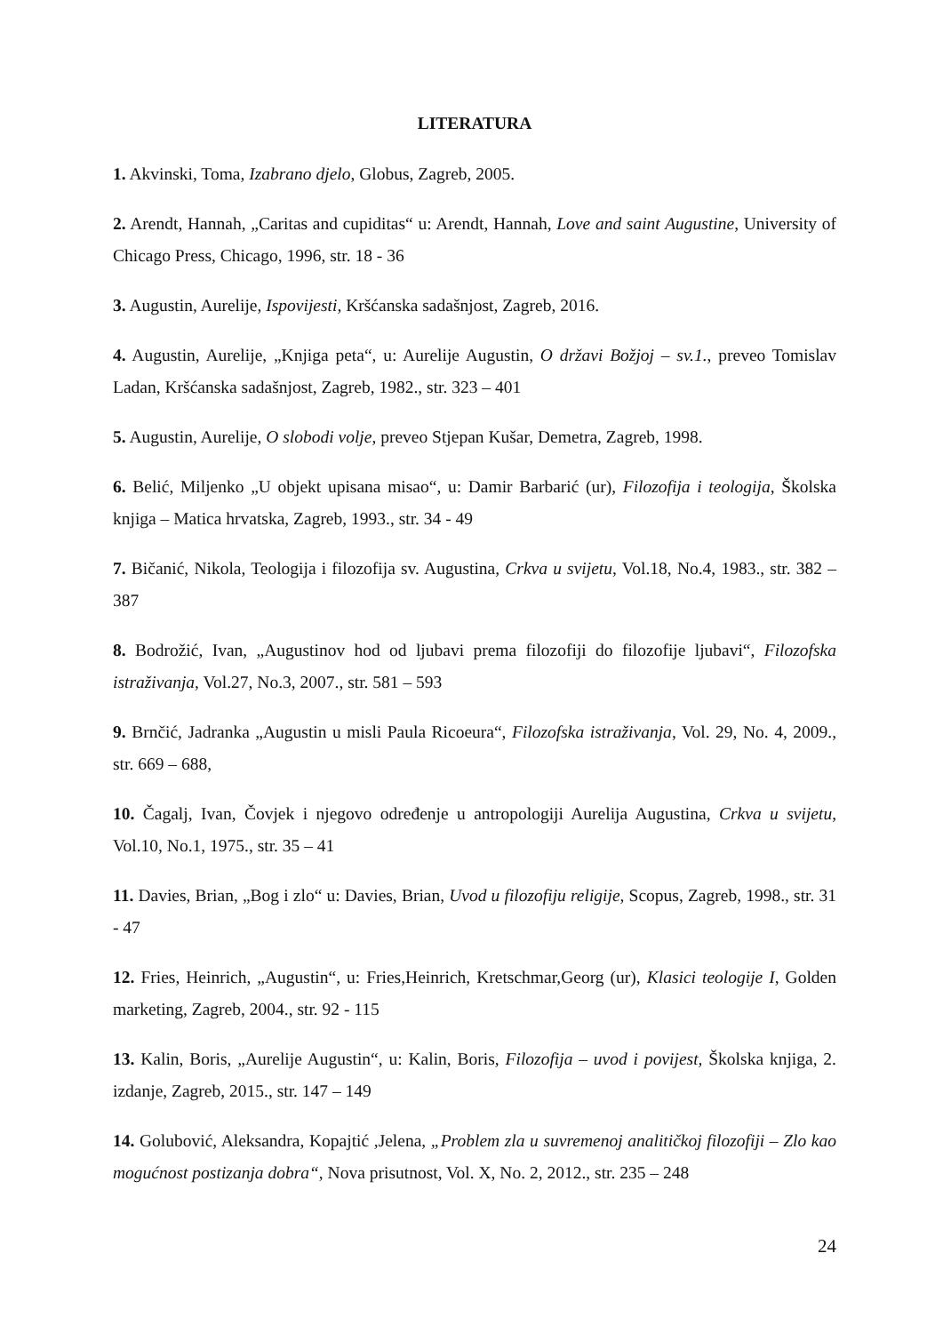LITERATURA
1. Akvinski, Toma, Izabrano djelo, Globus, Zagreb, 2005.
2. Arendt, Hannah, „Caritas and cupiditas“ u: Arendt, Hannah, Love and saint Augustine, University of Chicago Press, Chicago, 1996, str. 18 - 36
3. Augustin, Aurelije, Ispovijesti, Kršćanska sadašnjost, Zagreb, 2016.
4. Augustin, Aurelije, „Knjiga peta“, u: Aurelije Augustin, O državi Božjoj – sv.1., preveo Tomislav Ladan, Kršćanska sadašnjost, Zagreb, 1982., str. 323 – 401
5. Augustin, Aurelije, O slobodi volje, preveo Stjepan Kušar, Demetra, Zagreb, 1998.
6. Belić, Miljenko „U objekt upisana misao“, u: Damir Barbarić (ur), Filozofija i teologija, Školska knjiga – Matica hrvatska, Zagreb, 1993., str. 34 - 49
7. Bičanić, Nikola, Teologija i filozofija sv. Augustina, Crkva u svijetu, Vol.18, No.4, 1983., str. 382 – 387
8. Bodrožić, Ivan, „Augustinov hod od ljubavi prema filozofiji do filozofije ljubavi“, Filozofska istraživanja, Vol.27, No.3, 2007., str. 581 – 593
9. Brnčić, Jadranka „Augustin u misli Paula Ricoeura“, Filozofska istraživanja, Vol. 29, No. 4, 2009., str. 669 – 688,
10. Čagalj, Ivan, Čovjek i njegovo određenje u antropologiji Aurelija Augustina, Crkva u svijetu, Vol.10, No.1, 1975., str. 35 – 41
11. Davies, Brian, „Bog i zlo“ u: Davies, Brian, Uvod u filozofiju religije, Scopus, Zagreb, 1998., str. 31 - 47
12. Fries, Heinrich, „Augustin“, u: Fries,Heinrich, Kretschmar,Georg (ur), Klasici teologije I, Golden marketing, Zagreb, 2004., str. 92 - 115
13. Kalin, Boris, „Aurelije Augustin“, u: Kalin, Boris, Filozofija – uvod i povijest, Školska knjiga, 2. izdanje, Zagreb, 2015., str. 147 – 149
14. Golubović, Aleksandra, Kopajtić ,Jelena, „Problem zla u suvremenoj analitičkoj filozofiji – Zlo kao mogućnost postizanja dobra“, Nova prisutnost, Vol. X, No. 2, 2012., str. 235 – 248
24